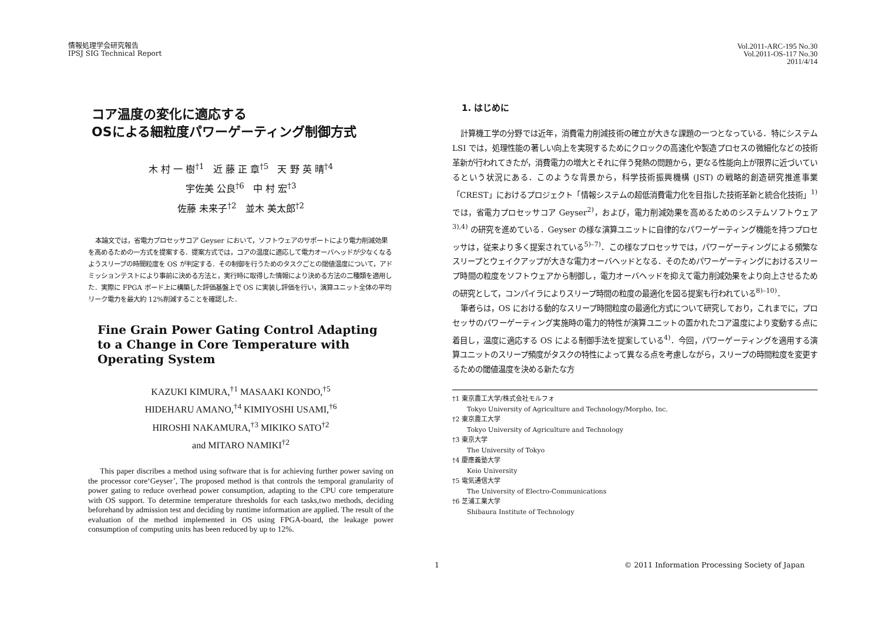情報処理学会研究報告
IPSJ SIG Technical Report
Vol.2011-ARC-195 No.30
Vol.2011-OS-117 No.30
2011/4/14
コア温度の変化に適応する
OSによる細粒度パワーゲーティング制御方式
木 村 一 樹<sup>†1</sup> 近 藤 正 章<sup>†5</sup> 天 野 英 晴<sup>†4</sup>
宇佐美 公良<sup>†6</sup> 中 村 宏<sup>†3</sup>
佐藤 未来子<sup>†2</sup> 並木 美太郎<sup>†2</sup>
本論文では，省電力プロセッサコア Geyser において，ソフトウェアのサポートにより電力削減効果を高めるための一方式を提案する．提案方式では，コアの温度に適応して電力オーバヘッドが少なくなるようスリープの時間粒度を OS が判定する．その制御を行うためのタスクごとの閾値温度について，アドミッションテストにより事前に決める方法と，実行時に取得した情報により決める方法の二種類を適用した．実際に FPGA ボード上に構築した評価基盤上で OS に実装し評価を行い，演算ユニット全体の平均リーク電力を最大約 12%削減することを確認した．
Fine Grain Power Gating Control Adapting to a Change in Core Temperature with Operating System
KAZUKI KIMURA,<sup>†1</sup> MASAAKI KONDO,<sup>†5</sup>
HIDEHARU AMANO,<sup>†4</sup> KIMIYOSHI USAMI,<sup>†6</sup>
HIROSHI NAKAMURA,<sup>†3</sup> MIKIKO SATO<sup>†2</sup>
and MITARO NAMIKI<sup>†2</sup>
This paper discribes a method using software that is for achieving further power saving on the processor core‘Geyser’, The proposed method is that controls the temporal granularity of power gating to reduce overhead power consumption, adapting to the CPU core temperature with OS support. To determine temperature thresholds for each tasks,two methods, deciding beforehand by admission test and deciding by runtime information are applied. The result of the evaluation of the method implemented in OS using FPGA-board, the leakage power consumption of computing units has been reduced by up to 12%.
1. はじめに
計算機工学の分野では近年，消費電力削減技術の確立が大きな課題の一つとなっている．特にシステム LSI では，処理性能の著しい向上を実現するためにクロックの高速化や製造プロセスの微細化などの技術革新が行われてきたが，消費電力の増大とそれに伴う発熱の問題から，更なる性能向上が限界に近づいているという状況にある．このような背景から，科学技術振興機構 (JST) の戦略的創造研究推進事業「CREST」におけるプロジェクト「情報システムの超低消費電力化を目指した技術革新と統合化技術」<sup>1)</sup> では，省電力プロセッサコア Geyser<sup>2)</sup>，および，電力削減効果を高めるためのシステムソフトウェア<sup>3),4)</sup> の研究を進めている．Geyser の様な演算ユニットに自律的なパワーゲーティング機能を持つプロセッサは，従来より多く提案されている<sup>5)–7)</sup>．この様なプロセッサでは，パワーゲーティングによる頻繁なスリープとウェイクアップが大きな電力オーバヘッドとなる．そのためパワーゲーティングにおけるスリープ時間の粒度をソフトウェアから制御し，電力オーバヘッドを抑えて電力削減効果をより向上させるための研究として，コンパイラによりスリープ時間の粒度の最適化を図る提案も行われている<sup>8)–10)</sup>．
筆者らは，OS における動的なスリープ時間粒度の最適化方式について研究しており，これまでに，プロセッサのパワーゲーティング実施時の電力的特性が演算ユニットの置かれたコア温度により変動する点に着目し，温度に適応する OS による制御手法を提案している<sup>4)</sup>．今回，パワーゲーティングを適用する演算ユニットのスリープ頻度がタスクの特性によって異なる点を考慮しながら，スリープの時間粒度を変更するための閾値温度を決める新たな方
†1 東京農工大学/株式会社モルフォ
Tokyo University of Agriculture and Technology/Morpho, Inc.
†2 東京農工大学
Tokyo University of Agriculture and Technology
†3 東京大学
The University of Tokyo
†4 慶應義塾大学
Keio University
†5 電気通信大学
The University of Electro-Communications
†6 芝浦工業大学
Shibaura Institute of Technology
1 © 2011 Information Processing Society of Japan